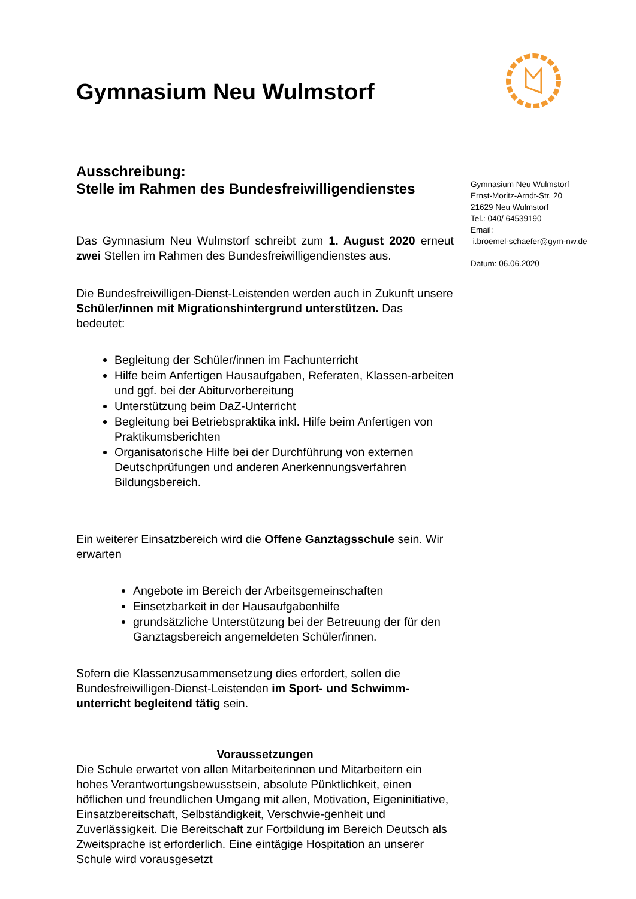Gymnasium Neu Wulmstorf
Ausschreibung:
Stelle im Rahmen des Bundesfreiwilligendienstes
Das Gymnasium Neu Wulmstorf schreibt zum 1. August 2020 erneut zwei Stellen im Rahmen des Bundesfreiwilligendienstes aus.
Die Bundesfreiwilligen-Dienst-Leistenden werden auch in Zukunft unsere Schüler/innen mit Migrationshintergrund unterstützen. Das bedeutet:
Begleitung der Schüler/innen im Fachunterricht
Hilfe beim Anfertigen Hausaufgaben, Referaten, Klassen-arbeiten und ggf. bei der Abiturvorbereitung
Unterstützung beim DaZ-Unterricht
Begleitung bei Betriebspraktika inkl. Hilfe beim Anfertigen von Praktikumsberichten
Organisatorische Hilfe bei der Durchführung von externen Deutschprüfungen und anderen Anerkennungsverfahren Bildungsbereich.
Ein weiterer Einsatzbereich wird die Offene Ganztagsschule sein. Wir erwarten
Angebote im Bereich der Arbeitsgemeinschaften
Einsetzbarkeit in der Hausaufgabenhilfe
grundsätzliche Unterstützung bei der Betreuung der für den Ganztagsbereich angemeldeten Schüler/innen.
Sofern die Klassenzusammensetzung dies erfordert, sollen die Bundesfreiwilligen-Dienst-Leistenden im Sport- und Schwimm-unterricht begleitend tätig sein.
Voraussetzungen
Die Schule erwartet von allen Mitarbeiterinnen und Mitarbeitern ein hohes Verantwortungsbewusstsein, absolute Pünktlichkeit, einen höflichen und freundlichen Umgang mit allen, Motivation, Eigeninitiative, Einsatzbereitschaft, Selbständigkeit, Verschwie-genheit und Zuverlässigkeit. Die Bereitschaft zur Fortbildung im Bereich Deutsch als Zweitsprache ist erforderlich. Eine eintägige Hospitation an unserer Schule wird vorausgesetzt
Gymnasium Neu Wulmstorf
Ernst-Moritz-Arndt-Str. 20
21629 Neu Wulmstorf
Tel.: 040/ 64539190
Email:
i.broemel-schaefer@gym-nw.de
Datum: 06.06.2020